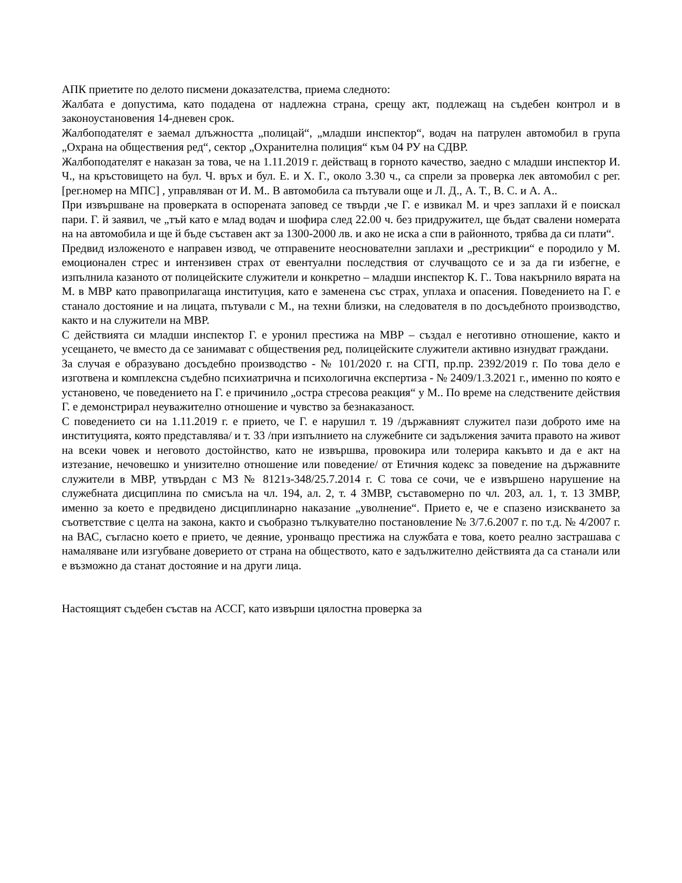АПК приетите по делото писмени доказателства, приема следното:
Жалбата е допустима, като подадена от надлежна страна, срещу акт, подлежащ на съдебен контрол и в законоустановения 14-дневен срок.
Жалбоподателят е заемал длъжността „полицай“, „младши инспектор“, водач на патрулен автомобил в група „Охрана на обществения ред“, сектор „Охранителна полиция“ към 04 РУ на СДВР.
Жалбоподателят е наказан за това, че на 1.11.2019 г. действащ в горното качество, заедно с младши инспектор И. Ч., на кръстовището на бул. Ч. връх и бул. Е. и Х. Г., около 3.30 ч., са спрели за проверка лек автомобил с рег. [рег.номер на МПС] , управляван от И. М.. В автомобила са пътували още и Л. Д., А. Т., В. С. и А. А..
При извършване на проверката в оспорената заповед се твърди ,че Г. е извикал М. и чрез заплахи й е поискал пари. Г. й заявил, че „тъй като е млад водач и шофира след 22.00 ч. без придружител, ще бъдат свалени номерата на на автомобила и ще й бъде съставен акт за 1300-2000 лв. и ако не иска а спи в районното, трябва да си плати“.
Предвид изложеното е направен извод, че отправените неоснователни заплахи и „рестрикции“ е породило у М. емоционален стрес и интензивен страх от евентуални последствия от случващото се и за да ги избегне, е изпълнила казаното от полицейските служители и конкретно – младши инспектор К. Г.. Това накърнило вярата на М. в МВР като правоприлагаща институция, като е заменена със страх, уплаха и опасения. Поведението на Г. е станало достояние и на лицата, пътували с М., на техни близки, на следователя в по досъдебното производство, както и на служители на МВР.
С действията си младши инспектор Г. е уронил престижа на МВР – създал е неготивно отношение, както и усещането, че вместо да се занимават с обществения ред, полицейските служители активно изнудват граждани.
За случая е образувано досъдебно производство - № 101/2020 г. на СГП, пр.пр. 2392/2019 г. По това дело е изготвена и комплексна съдебно психиатрична и психологична експертиза - № 2409/1.3.2021 г., именно по която е установено, че поведението на Г. е причинило „остра стресова реакция“ у М.. По време на следствените действия Г. е демонстрирал неуважително отношение и чувство за безнаказаност.
С поведението си на 1.11.2019 г. е прието, че Г. е нарушил т. 19 /държавният служител пази доброто име на институцията, която представлява/ и т. 33 /при изпълнието на служебните си задължения зачита правото на живот на всеки човек и неговото достойнство, като не извършва, провокира или толерира какъвто и да е акт на изтезание, нечовешко и унизително отношение или поведение/ от Етичния кодекс за поведение на държавните служители в МВР, утвърдан с МЗ № 8121з-348/25.7.2014 г. С това се сочи, че е извършено нарушение на служебната дисциплина по смисъла на чл. 194, ал. 2, т. 4 ЗМВР, съставомерно по чл. 203, ал. 1, т. 13 ЗМВР, именно за което е предвидено дисциплинарно наказание „уволнение“. Прието е, че е спазено изискването за съответствие с целта на закона, както и съобразно тълкувателно постановление № 3/7.6.2007 г. по т.д. № 4/2007 г. на ВАС, съгласно което е прието, че деяние, уронващо престижа на службата е това, което реално застрашава с намаляване или изгубване доверието от страна на обществото, като е задължително действията да са станали или е възможно да станат достояние и на други лица.
Настоящият съдебен състав на АССГ, като извърши цялостна проверка за